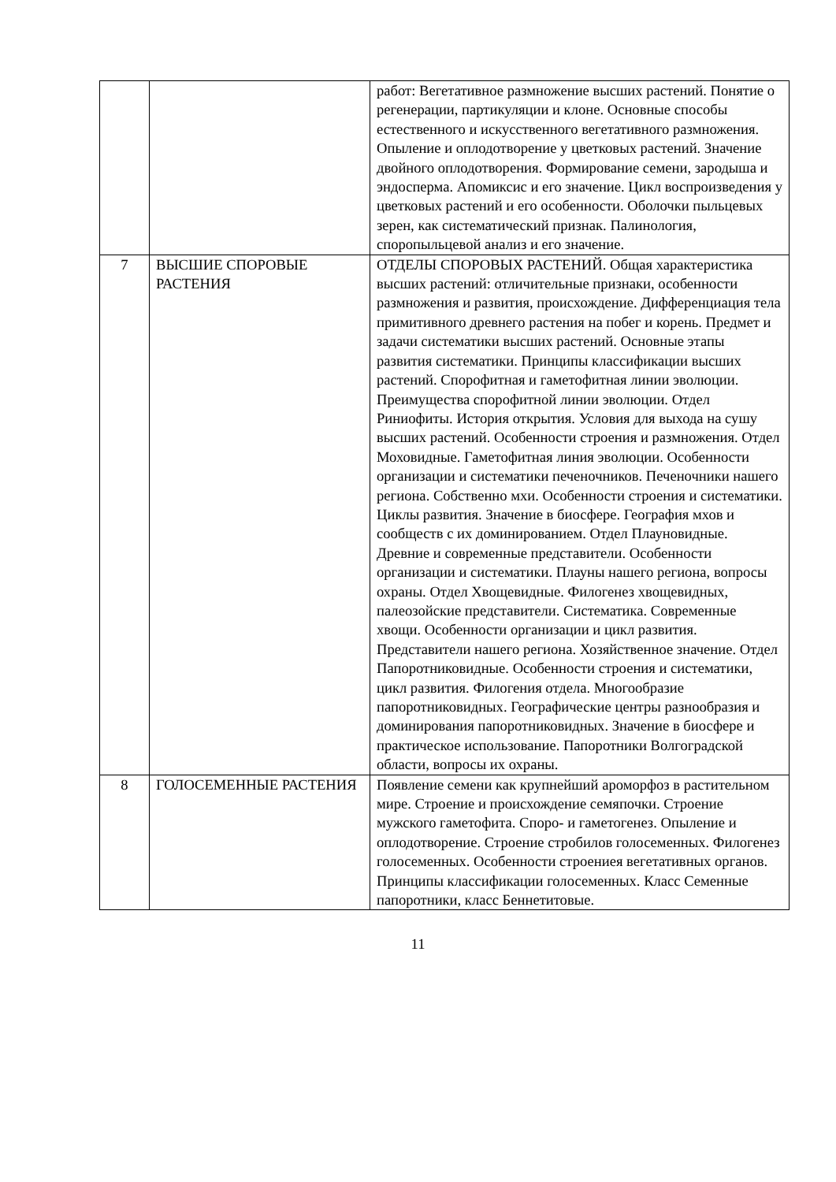| | | работ: Вегетативное размножение высших растений. Понятие о регенерации, партикуляции и клоне. Основные способы естественного и искусственного вегетативного размножения. Опыление и оплодотворение у цветковых растений. Значение двойного оплодотворения. Формирование семени, зародыша и эндосперма. Апомиксис и его значение. Цикл воспроизведения у цветковых растений и его особенности. Оболочки пыльцевых зерен, как систематический признак. Палинология, споропыльцевой анализ и его значение. |
| 7 | ВЫСШИЕ СПОРОВЫЕ РАСТЕНИЯ | ОТДЕЛЫ СПОРОВЫХ РАСТЕНИЙ. Общая характеристика высших растений: отличительные признаки, особенности размножения и развития, происхождение. Дифференциация тела примитивного древнего растения на побег и корень. Предмет и задачи систематики высших растений. Основные этапы развития систематики. Принципы классификации высших растений. Спорофитная и гаметофитная линии эволюции. Преимущества спорофитной линии эволюции. Отдел Риниофиты. История открытия. Условия для выхода на сушу высших растений. Особенности строения и размножения. Отдел Моховидные. Гаметофитная линия эволюции. Особенности организации и систематики печеночников. Печеночники нашего региона. Собственно мхи. Особенности строения и систематики. Циклы развития. Значение в биосфере. География мхов и сообществ с их доминированием. Отдел Плауновидные. Древние и современные представители. Особенности организации и систематики. Плауны нашего региона, вопросы охраны. Отдел Хвощевидные. Филогенез хвощевидных, палеозойские представители. Систематика. Современные хвощи. Особенности организации и цикл развития. Представители нашего региона. Хозяйственное значение. Отдел Папоротниковидные. Особенности строения и систематики, цикл развития. Филогения отдела. Многообразие папоротниковидных. Географические центры разнообразия и доминирования папоротниковидных. Значение в биосфере и практическое использование. Папоротники Волгоградской области, вопросы их охраны. |
| 8 | ГОЛОСЕМЕННЫЕ РАСТЕНИЯ | Появление семени как крупнейший ароморфоз в растительном мире. Строение и происхождение семяпочки. Строение мужского гаметофита. Споро- и гаметогенез. Опыление и оплодотворение. Строение стробилов голосеменных. Филогенез голосеменных. Особенности строениея вегетативных органов. Принципы классификации голосеменных. Класс Семенные папоротники, класс Беннетитовые. |
11